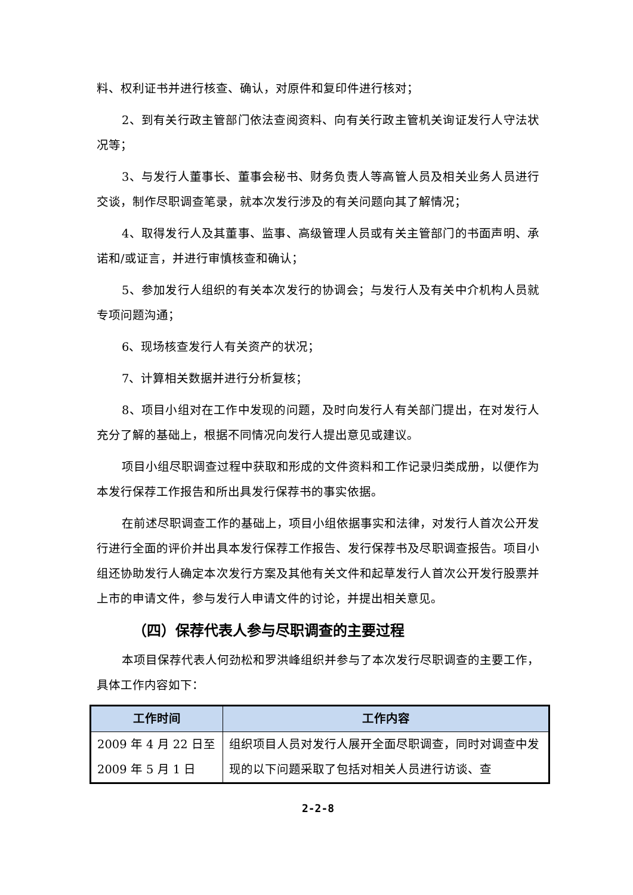料、权利证书并进行核查、确认，对原件和复印件进行核对；
2、到有关行政主管部门依法查阅资料、向有关行政主管机关询证发行人守法状况等；
3、与发行人董事长、董事会秘书、财务负责人等高管人员及相关业务人员进行交谈，制作尽职调查笔录，就本次发行涉及的有关问题向其了解情况；
4、取得发行人及其董事、监事、高级管理人员或有关主管部门的书面声明、承诺和/或证言，并进行审慎核查和确认；
5、参加发行人组织的有关本次发行的协调会；与发行人及有关中介机构人员就专项问题沟通；
6、现场核查发行人有关资产的状况；
7、计算相关数据并进行分析复核；
8、项目小组对在工作中发现的问题，及时向发行人有关部门提出，在对发行人充分了解的基础上，根据不同情况向发行人提出意见或建议。
项目小组尽职调查过程中获取和形成的文件资料和工作记录归类成册，以便作为本发行保荐工作报告和所出具发行保荐书的事实依据。
在前述尽职调查工作的基础上，项目小组依据事实和法律，对发行人首次公开发行进行全面的评价并出具本发行保荐工作报告、发行保荐书及尽职调查报告。项目小组还协助发行人确定本次发行方案及其他有关文件和起草发行人首次公开发行股票并上市的申请文件，参与发行人申请文件的讨论，并提出相关意见。
（四）保荐代表人参与尽职调查的主要过程
本项目保荐代表人何劲松和罗洪峰组织并参与了本次发行尽职调查的主要工作，具体工作内容如下：
| 工作时间 | 工作内容 |
| --- | --- |
| 2009 年 4 月 22 日至 2009 年 5 月 1 日 | 组织项目人员对发行人展开全面尽职调查，同时对调查中发现的以下问题采取了包括对相关人员进行访谈、查 |
2-2-8